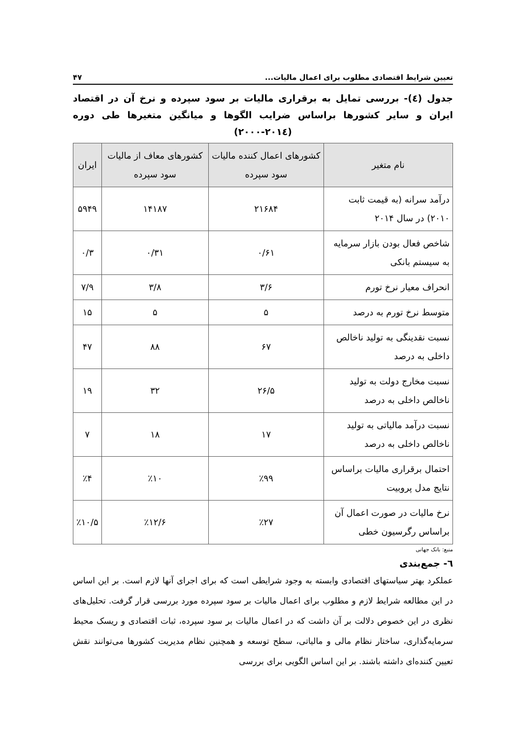تعیین شرایط اقتصادی مطلوب برای اعمال مالیات... ۴۷
جدول (٤)- بررسی تمایل به برقراری مالیات بر سود سپرده و نرخ آن در اقتصاد ایران و سایر کشورها براساس ضرایب الگوها و میانگین متغیرها طی دوره (۲۰۱٤-۲۰۰۰)
| نام متغیر | کشورهای اعمال کننده مالیات سود سپرده | کشورهای معاف از مالیات سود سپرده | ایران |
| --- | --- | --- | --- |
| درآمد سرانه (به قیمت ثابت ۲۰۱۰) در سال ۲۰۱۴ | ۲۱۶۸۴ | ۱۴۱۸۷ | ۵۹۴۹ |
| شاخص فعال بودن بازار سرمایه به سیستم بانکی | ۰/۶۱ | ۰/۳۱ | ۰/۳ |
| انحراف معیار نرخ تورم | ۳/۶ | ۳/۸ | ۷/۹ |
| متوسط نرخ تورم به درصد | ۵ | ۵ | ۱۵ |
| نسبت نقدینگی به تولید ناخالص داخلی به درصد | ۶۷ | ۸۸ | ۴۷ |
| نسبت مخارج دولت به تولید ناخالص داخلی به درصد | ۲۶/۵ | ۳۲ | ۱۹ |
| نسبت درآمد مالیاتی به تولید ناخالص داخلی به درصد | ۱۷ | ۱۸ | ۷ |
| احتمال برقراری مالیات براساس نتایج مدل پروبیت | ٪۹۹ | ٪۱۰ | ٪۴ |
| نرخ مالیات در صورت اعمال آن براساس رگرسیون خطی | ٪۲۷ | ٪۱۲/۶ | ٪۱۰/۵ |
منبع: بانک جهانی
٦- جمع‌بندی
عملکرد بهتر سیاستهای اقتصادی وابسته به وجود شرایطی است که برای اجرای آنها لازم است. بر این اساس در این مطالعه شرایط لازم و مطلوب برای اعمال مالیات بر سود سپرده مورد بررسی قرار گرفت. تحلیل‌های نظری در این خصوص دلالت بر آن داشت که در اعمال مالیات بر سود سپرده، ثبات اقتصادی و ریسک محیط سرمایه‌گذاری، ساختار نظام مالی و مالیاتی، سطح توسعه و همچنین نظام مدیریت کشورها می‌توانند نقش تعیین کننده‌ای داشته باشند. بر این اساس الگویی برای بررسی